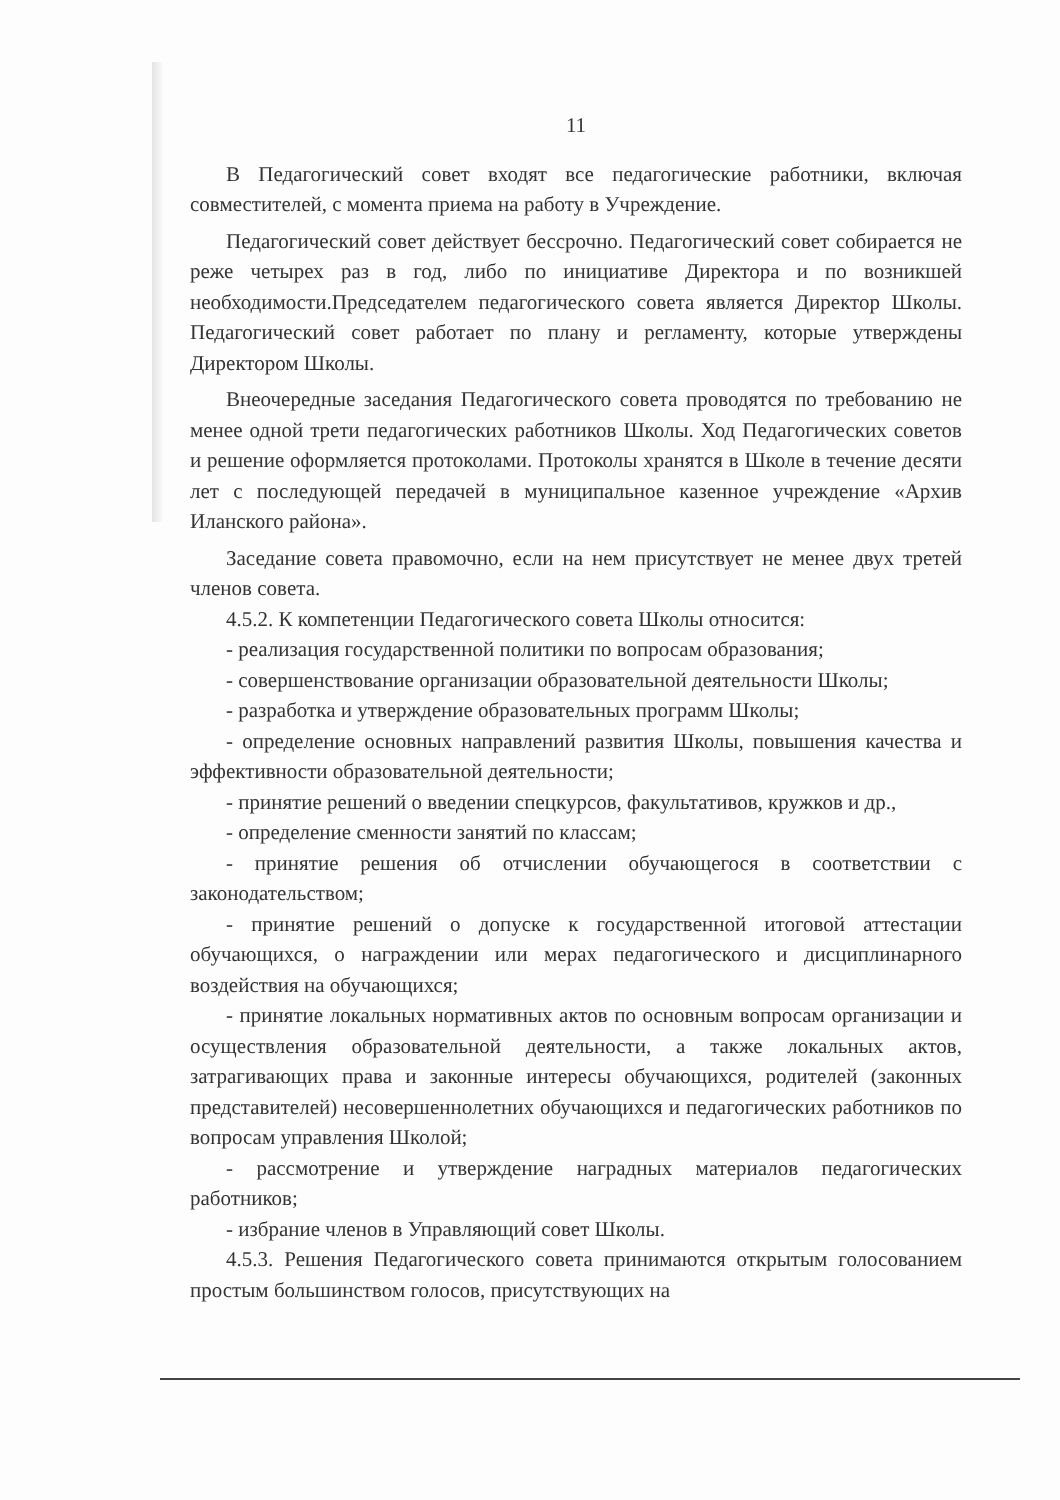11
В Педагогический совет входят все педагогические работники, включая совместителей, с момента приема на работу в Учреждение.
Педагогический совет действует бессрочно. Педагогический совет собирается не реже четырех раз в год, либо по инициативе Директора и по возникшей необходимости.Председателем педагогического совета является Директор Школы. Педагогический совет работает по плану и регламенту, которые утверждены Директором Школы.
Внеочередные заседания Педагогического совета проводятся по требованию не менее одной трети педагогических работников Школы. Ход Педагогических советов и решение оформляется протоколами. Протоколы хранятся в Школе в течение десяти лет с последующей передачей в муниципальное казенное учреждение «Архив Иланского района».
Заседание совета правомочно, если на нем присутствует не менее двух третей членов совета.
4.5.2. К компетенции Педагогического совета Школы относится:
- реализация государственной политики по вопросам образования;
- совершенствование организации образовательной деятельности Школы;
- разработка и утверждение образовательных программ Школы;
- определение основных направлений развития Школы, повышения качества и эффективности образовательной деятельности;
- принятие решений о введении спецкурсов, факультативов, кружков и др.,
- определение сменности занятий по классам;
- принятие решения об отчислении обучающегося в соответствии с законодательством;
- принятие решений о допуске к государственной итоговой аттестации обучающихся, о награждении или мерах педагогического и дисциплинарного воздействия на обучающихся;
- принятие локальных нормативных актов по основным вопросам организации и осуществления образовательной деятельности, а также локальных актов, затрагивающих права и законные интересы обучающихся, родителей (законных представителей) несовершеннолетних обучающихся и педагогических работников по вопросам управления Школой;
- рассмотрение и утверждение наградных материалов педагогических работников;
- избрание членов в Управляющий совет Школы.
4.5.3. Решения Педагогического совета принимаются открытым голосованием простым большинством голосов, присутствующих на